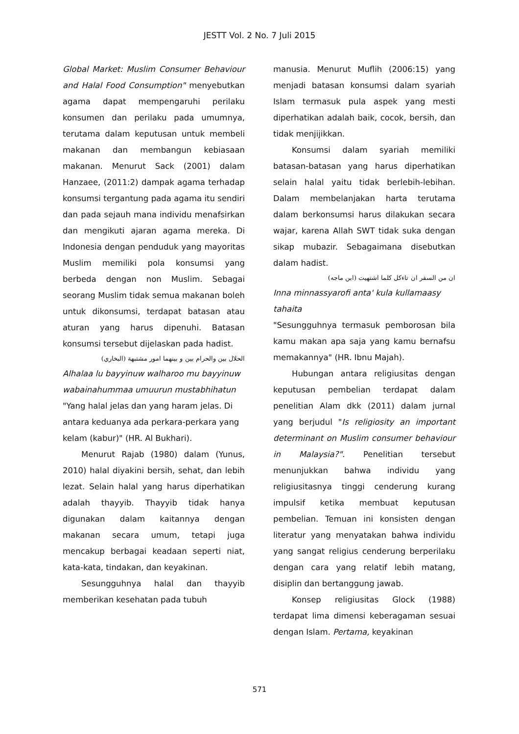JESTT Vol. 2 No. 7 Juli 2015
Global Market: Muslim Consumer Behaviour and Halal Food Consumption" menyebutkan agama dapat mempengaruhi perilaku konsumen dan perilaku pada umumnya, terutama dalam keputusan untuk membeli makanan dan membangun kebiasaan makanan. Menurut Sack (2001) dalam Hanzaee, (2011:2) dampak agama terhadap konsumsi tergantung pada agama itu sendiri dan pada sejauh mana individu menafsirkan dan mengikuti ajaran agama mereka. Di Indonesia dengan penduduk yang mayoritas Muslim memiliki pola konsumsi yang berbeda dengan non Muslim. Sebagai seorang Muslim tidak semua makanan boleh untuk dikonsumsi, terdapat batasan atau aturan yang harus dipenuhi. Batasan konsumsi tersebut dijelaskan pada hadist.
الحلال بين والحرام بين و بينهما امور مشتبهة (البخاري)
Alhalaa lu bayyinuw walharoo mu bayyinuw wabainahummaa umuurun mustabhihatun
"Yang halal jelas dan yang haram jelas. Di antara keduanya ada perkara-perkara yang kelam (kabur)" (HR. Al Bukhari).
Menurut Rajab (1980) dalam (Yunus, 2010) halal diyakini bersih, sehat, dan lebih lezat. Selain halal yang harus diperhatikan adalah thayyib. Thayyib tidak hanya digunakan dalam kaitannya dengan makanan secara umum, tetapi juga mencakup berbagai keadaan seperti niat, kata-kata, tindakan, dan keyakinan.
Sesungguhnya halal dan thayyib memberikan kesehatan pada tubuh
manusia. Menurut Muflih (2006:15) yang menjadi batasan konsumsi dalam syariah Islam termasuk pula aspek yang mesti diperhatikan adalah baik, cocok, bersih, dan tidak menjijikkan.
Konsumsi dalam syariah memiliki batasan-batasan yang harus diperhatikan selain halal yaitu tidak berlebih-lebihan. Dalam membelanjakan harta terutama dalam berkonsumsi harus dilakukan secara wajar, karena Allah SWT tidak suka dengan sikap mubazir. Sebagaimana disebutkan dalam hadist.
ان من السفر ان تاءكل كلما اشتهيت (ابن ماجه)
Inna minnassyarofi anta' kula kullamaasy tahaita
"Sesungguhnya termasuk pemborosan bila kamu makan apa saja yang kamu bernafsu memakannya" (HR. Ibnu Majah).
Hubungan antara religiusitas dengan keputusan pembelian terdapat dalam penelitian Alam dkk (2011) dalam jurnal yang berjudul "Is religiosity an important determinant on Muslim consumer behaviour in Malaysia?". Penelitian tersebut menunjukkan bahwa individu yang religiusitasnya tinggi cenderung kurang impulsif ketika membuat keputusan pembelian. Temuan ini konsisten dengan literatur yang menyatakan bahwa individu yang sangat religius cenderung berperilaku dengan cara yang relatif lebih matang, disiplin dan bertanggung jawab.
Konsep religiusitas Glock (1988) terdapat lima dimensi keberagaman sesuai dengan Islam. Pertama, keyakinan
571